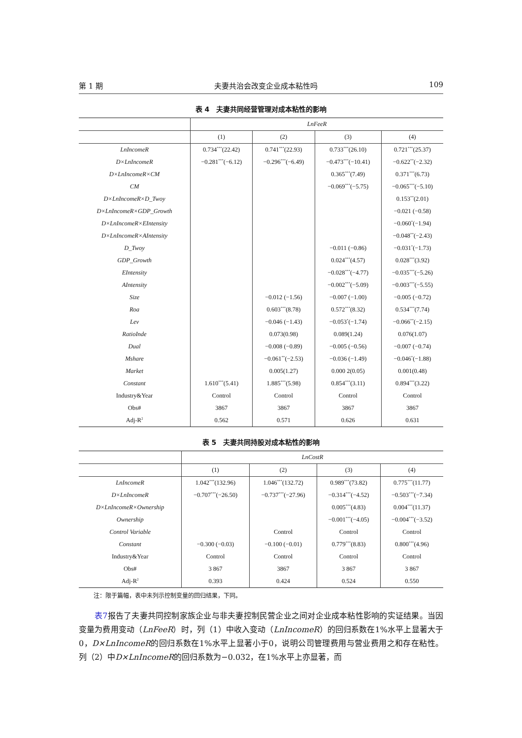第 1 期 夫妻共治会改变企业成本粘性吗 109
表 4　夫妻共同经营管理对成本粘性的影响
| | LnFeeR | | | |
| --- | --- | --- | --- | --- |
| | (1) | (2) | (3) | (4) |
| LnIncomeR | 0.734<sup>***</sup>(22.42) | 0.741<sup>***</sup>(22.93) | 0.733<sup>***</sup>(26.10) | 0.721<sup>***</sup>(25.37) |
| D×LnIncomeR | −0.281<sup>***</sup>(−6.12) | −0.296<sup>***</sup>(−6.49) | −0.473<sup>***</sup>(−10.41) | −0.622<sup>**</sup>(−2.32) |
| D×LnIncomeR×CM | | | 0.365<sup>***</sup>(7.49) | 0.371<sup>***</sup>(6.73) |
| CM | | | −0.069<sup>***</sup>(−5.75) | −0.065<sup>***</sup>(−5.10) |
| D×LnIncomeR×D_Twoy | | | | 0.153<sup>**</sup>(2.01) |
| D×LnIncomeR×GDP_Growth | | | | −0.021 (−0.58) |
| D×LnIncomeR×EIntensity | | | | −0.060<sup>*</sup>(−1.94) |
| D×LnIncomeR×AIntensity | | | | −0.048<sup>**</sup>(−2.43) |
| D_Twoy | | | −0.011 (−0.86) | −0.031<sup>*</sup>(−1.73) |
| GDP_Growth | | | 0.024<sup>***</sup>(4.57) | 0.028<sup>***</sup>(3.92) |
| EIntensity | | | −0.028<sup>***</sup>(−4.77) | −0.035<sup>***</sup>(−5.26) |
| AIntensity | | | −0.002<sup>***</sup>(−5.09) | −0.003<sup>***</sup>(−5.55) |
| Size | | −0.012 (−1.56) | −0.007 (−1.00) | −0.005 (−0.72) |
| Roa | | 0.603<sup>***</sup>(8.78) | 0.572<sup>***</sup>(8.32) | 0.534<sup>***</sup>(7.74) |
| Lev | | −0.046 (−1.43) | −0.053<sup>*</sup>(−1.74) | −0.066<sup>**</sup>(−2.15) |
| RatioInde | | 0.073(0.98) | 0.089(1.24) | 0.076(1.07) |
| Dual | | −0.008 (−0.89) | −0.005 (−0.56) | −0.007 (−0.74) |
| Mshare | | −0.061<sup>**</sup>(−2.53) | −0.036 (−1.49) | −0.046<sup>*</sup>(−1.88) |
| Market | | 0.005(1.27) | 0.000 2(0.05) | 0.001(0.48) |
| Constant | 1.610<sup>***</sup>(5.41) | 1.885<sup>***</sup>(5.98) | 0.854<sup>***</sup>(3.11) | 0.894<sup>***</sup>(3.22) |
| Industry&Year | Control | Control | Control | Control |
| Obs# | 3867 | 3867 | 3867 | 3867 |
| Adj-R<sup>2</sup> | 0.562 | 0.571 | 0.626 | 0.631 |
表 5　夫妻共同持股对成本粘性的影响
| | LnCostR | | | |
| --- | --- | --- | --- | --- |
| | (1) | (2) | (3) | (4) |
| LnIncomeR | 1.042<sup>***</sup>(132.96) | 1.046<sup>***</sup>(132.72) | 0.989<sup>***</sup>(73.82) | 0.775<sup>***</sup>(11.77) |
| D×LnIncomeR | −0.707<sup>***</sup>(−26.50) | −0.737<sup>***</sup>(−27.96) | −0.314<sup>***</sup>(−4.52) | −0.503<sup>***</sup>(−7.34) |
| D×LnIncomeR×Ownership | | | 0.005<sup>***</sup>(4.83) | 0.004<sup>***</sup>(11.37) |
| Ownership | | | −0.001<sup>***</sup>(−4.05) | −0.004<sup>***</sup>(−3.52) |
| Control Variable | | Control | Control | Control |
| Constant | −0.300 (−0.03) | −0.100 (−0.01) | 0.779<sup>***</sup>(8.83) | 0.800<sup>***</sup>(4.96) |
| Industry&Year | Control | Control | Control | Control |
| Obs# | 3 867 | 3867 | 3 867 | 3 867 |
| Adj-R<sup>2</sup> | 0.393 | 0.424 | 0.524 | 0.550 |
注：限于篇幅，表中未列示控制变量的回归结果，下同。
表7报告了夫妻共同控制家族企业与非夫妻控制民营企业之间对企业成本粘性影响的实证结果。当因变量为费用变动（LnFeeR）时，列（1）中收入变动（LnIncomeR）的回归系数在1%水平上显著大于0，D×LnIncomeR的回归系数在1%水平上显著小于0，说明公司管理费用与营业费用之和存在粘性。列（2）中D×LnIncomeR的回归系数为−0.032，在1%水平上亦显著，而